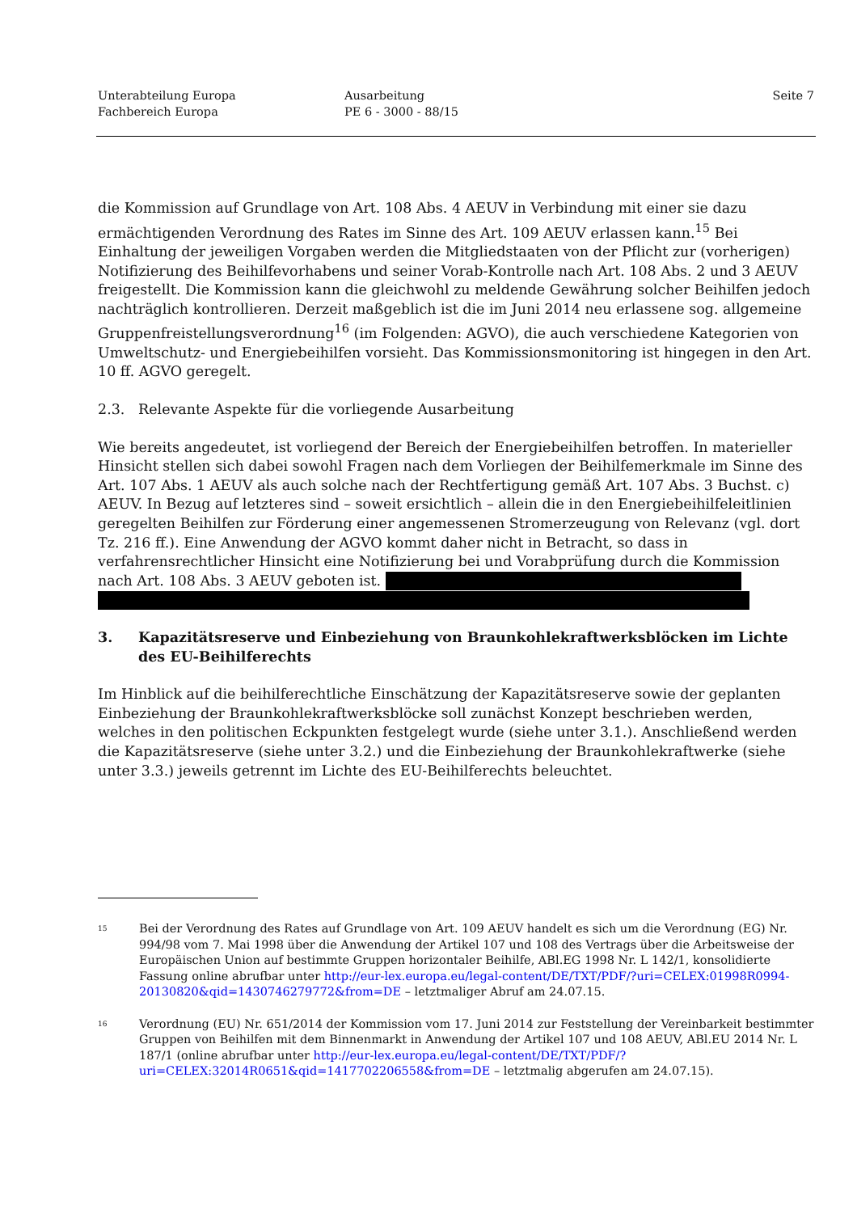Unterabteilung Europa
Fachbereich Europa
Ausarbeitung
PE 6 - 3000 - 88/15
Seite 7
die Kommission auf Grundlage von Art. 108 Abs. 4 AEUV in Verbindung mit einer sie dazu ermächtigenden Verordnung des Rates im Sinne des Art. 109 AEUV erlassen kann.<sup>15</sup> Bei Einhaltung der jeweiligen Vorgaben werden die Mitgliedstaaten von der Pflicht zur (vorherigen) Notifizierung des Beihilfevorhabens und seiner Vorab-Kontrolle nach Art. 108 Abs. 2 und 3 AEUV freigestellt. Die Kommission kann die gleichwohl zu meldende Gewährung solcher Beihilfen jedoch nachträglich kontrollieren. Derzeit maßgeblich ist die im Juni 2014 neu erlassene sog. allgemeine Gruppenfreistellungsverordnung<sup>16</sup> (im Folgenden: AGVO), die auch verschiedene Kategorien von Umweltschutz- und Energiebeihilfen vorsieht. Das Kommissionsmonitoring ist hingegen in den Art. 10 ff. AGVO geregelt.
2.3. Relevante Aspekte für die vorliegende Ausarbeitung
Wie bereits angedeutet, ist vorliegend der Bereich der Energiebeihilfen betroffen. In materieller Hinsicht stellen sich dabei sowohl Fragen nach dem Vorliegen der Beihilfemerkmale im Sinne des Art. 107 Abs. 1 AEUV als auch solche nach der Rechtfertigung gemäß Art. 107 Abs. 3 Buchst. c) AEUV. In Bezug auf letzteres sind – soweit ersichtlich – allein die in den Energiebeihilfeleitlinien geregelten Beihilfen zur Förderung einer angemessenen Stromerzeugung von Relevanz (vgl. dort Tz. 216 ff.). Eine Anwendung der AGVO kommt daher nicht in Betracht, so dass in verfahrensrechtlicher Hinsicht eine Notifizierung bei und Vorabprüfung durch die Kommission nach Art. 108 Abs. 3 AEUV geboten ist.
3. Kapazitätsreserve und Einbeziehung von Braunkohlekraftwerksblöcken im Lichte des EU-Beihilferechts
Im Hinblick auf die beihilferechtliche Einschätzung der Kapazitätsreserve sowie der geplanten Einbeziehung der Braunkohlekraftwerksblöcke soll zunächst Konzept beschrieben werden, welches in den politischen Eckpunkten festgelegt wurde (siehe unter 3.1.). Anschließend werden die Kapazitätsreserve (siehe unter 3.2.) und die Einbeziehung der Braunkohlekraftwerke (siehe unter 3.3.) jeweils getrennt im Lichte des EU-Beihilferechts beleuchtet.
<sup>15</sup>
Bei der Verordnung des Rates auf Grundlage von Art. 109 AEUV handelt es sich um die Verordnung (EG) Nr. 994/98 vom 7. Mai 1998 über die Anwendung der Artikel 107 und 108 des Vertrags über die Arbeitsweise der Europäischen Union auf bestimmte Gruppen horizontaler Beihilfe, ABl.EG 1998 Nr. L 142/1, konsolidierte Fassung online abrufbar unter http://eur-lex.europa.eu/legal-content/DE/TXT/PDF/?uri=CELEX:01998R0994-20130820&qid=1430746279772&from=DE – letztmaliger Abruf am 24.07.15.
<sup>16</sup>
Verordnung (EU) Nr. 651/2014 der Kommission vom 17. Juni 2014 zur Feststellung der Vereinbarkeit bestimmter Gruppen von Beihilfen mit dem Binnenmarkt in Anwendung der Artikel 107 und 108 AEUV, ABl.EU 2014 Nr. L 187/1 (online abrufbar unter http://eur-lex.europa.eu/legal-content/DE/TXT/PDF/?uri=CELEX:32014R0651&qid=1417702206558&from=DE – letztmalig abgerufen am 24.07.15).